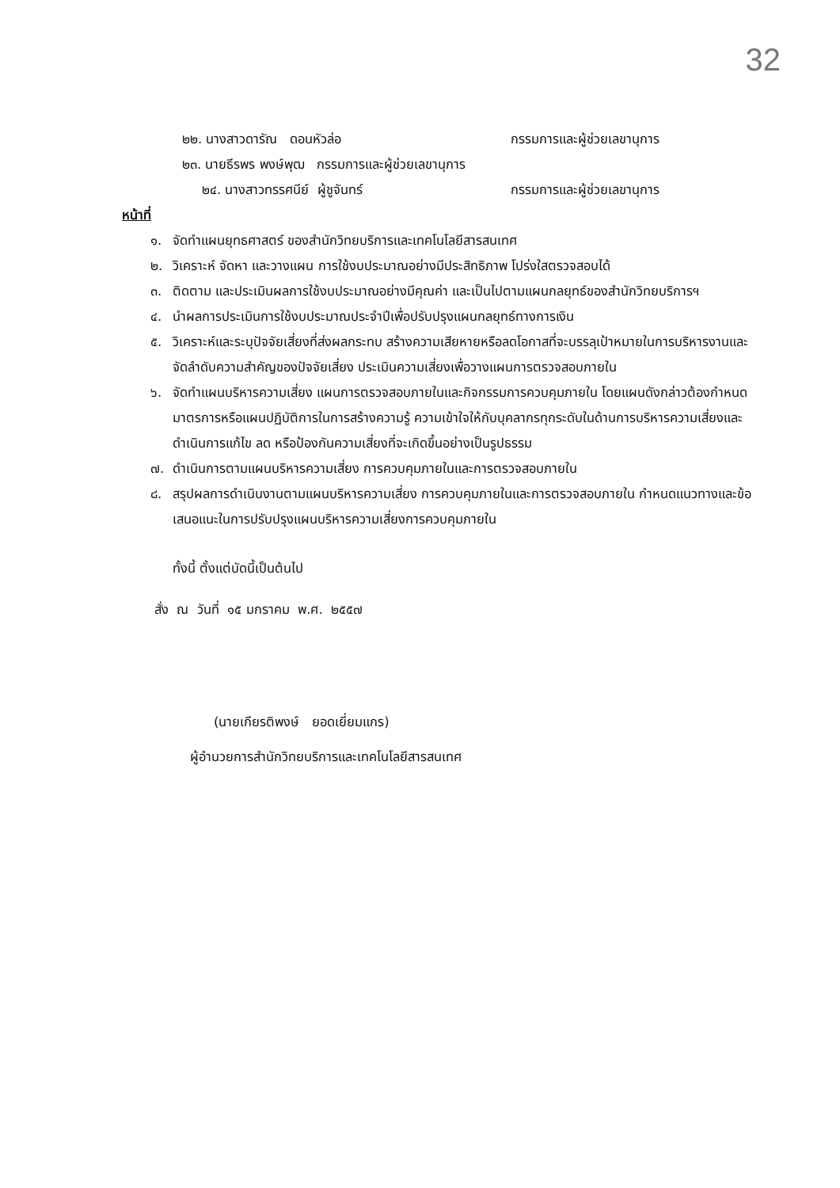32
๒๒. นางสาวดารัณ ดอนหัวล่อ กรรมการและผู้ช่วยเลขานุการ
๒๓. นายธีรพร พงษ์พุฒ กรรมการและผู้ช่วยเลขานุการ
๒๔. นางสาวทรรศนีย์ ผู้ชูจันทร์ กรรมการและผู้ช่วยเลขานุการ
หน้าที่
๑. จัดทำแผนยุทธศาสตร์ ของสำนักวิทยบริการและเทคโนโลยีสารสนเทศ
๒. วิเคราะห์ จัดหา และวางแผน การใช้งบประมาณอย่างมีประสิทธิภาพ โปร่งใสตรวจสอบได้
๓. ติดตาม และประเมินผลการใช้งบประมาณอย่างมีคุณค่า และเป็นไปตามแผนกลยุทธ์ของสำนักวิทยบริการฯ
๔. นำผลการประเมินการใช้งบประมาณประจำปีเพื่อปรับปรุงแผนกลยุทธ์ทางการเงิน
๕. วิเคราะห์และระบุปัจจัยเสี่ยงที่ส่งผลกระทบ สร้างความเสียหายหรือลดโอกาสที่จะบรรลุเป้าหมายในการบริหารงานและจัดลำดับความสำคัญของปัจจัยเสี่ยง ประเมินความเสี่ยงเพื่อวางแผนการตรวจสอบภายใน
๖. จัดทำแผนบริหารความเสี่ยง แผนการตรวจสอบภายในและกิจกรรมการควบคุมภายใน โดยแผนดังกล่าวต้องกำหนดมาตรการหรือแผนปฏิบัติการในการสร้างความรู้ ความเข้าใจให้กับบุคลากรทุกระดับในด้านการบริหารความเสี่ยงและดำเนินการแก้ไข ลด หรือป้องกันความเสี่ยงที่จะเกิดขึ้นอย่างเป็นรูปธรรม
๗. ดำเนินการตามแผนบริหารความเสี่ยง การควบคุมภายในและการตรวจสอบภายใน
๘. สรุปผลการดำเนินงานตามแผนบริหารความเสี่ยง การควบคุมภายในและการตรวจสอบภายใน กำหนดแนวทางและข้อเสนอแนะในการปรับปรุงแผนบริหารความเสี่ยงการควบคุมภายใน
ทั้งนี้ ตั้งแต่บัดนี้เป็นต้นไป
สั่ง ณ วันที่ ๑๕ มกราคม พ.ศ. ๒๕๕๗
(นายเกียรติพงษ์ ยอดเยี่ยมแกร)
ผู้อำนวยการสำนักวิทยบริการและเทคโนโลยีสารสนเทศ